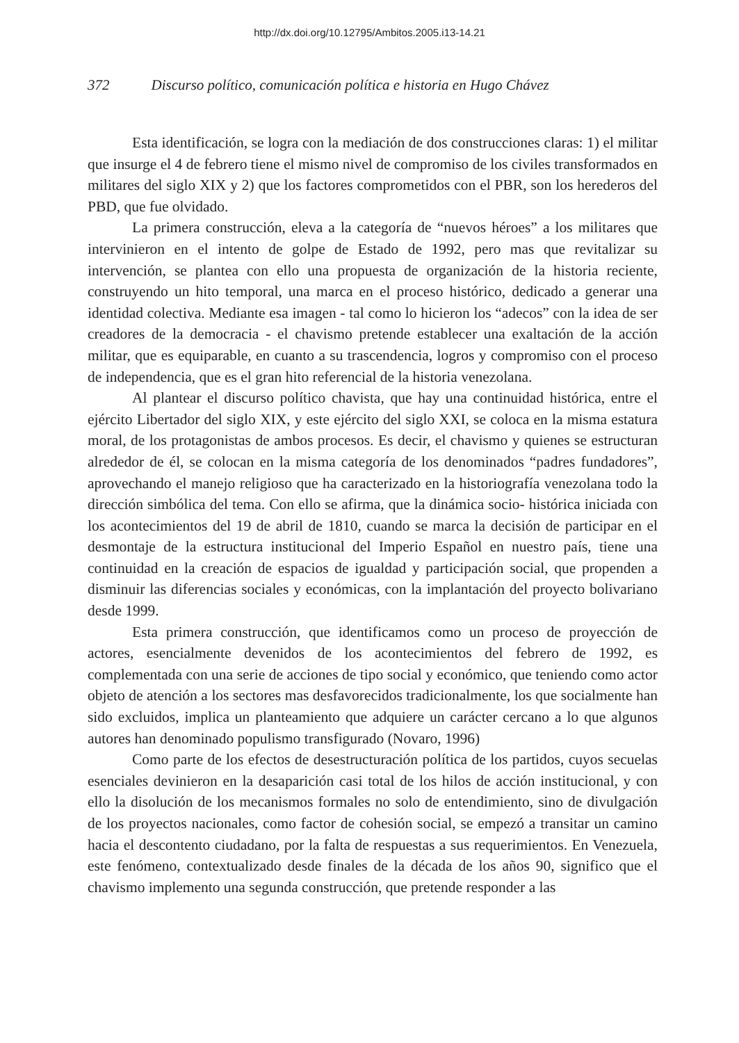http://dx.doi.org/10.12795/Ambitos.2005.i13-14.21
372 Discurso político, comunicación política e historia en Hugo Chávez
Esta identificación, se logra con la mediación de dos construcciones claras: 1) el militar que insurge el 4 de febrero tiene el mismo nivel de compromiso de los civiles transformados en militares del siglo XIX y 2) que los factores comprometidos con el PBR, son los herederos del PBD, que fue olvidado.
La primera construcción, eleva a la categoría de “nuevos héroes” a los militares que intervinieron en el intento de golpe de Estado de 1992, pero mas que revitalizar su intervención, se plantea con ello una propuesta de organización de la historia reciente, construyendo un hito temporal, una marca en el proceso histórico, dedicado a generar una identidad colectiva. Mediante esa imagen - tal como lo hicieron los “adecos” con la idea de ser creadores de la democracia - el chavismo pretende establecer una exaltación de la acción militar, que es equiparable, en cuanto a su trascendencia, logros y compromiso con el proceso de independencia, que es el gran hito referencial de la historia venezolana.
Al plantear el discurso político chavista, que hay una continuidad histórica, entre el ejército Libertador del siglo XIX, y este ejército del siglo XXI, se coloca en la misma estatura moral, de los protagonistas de ambos procesos. Es decir, el chavismo y quienes se estructuran alrededor de él, se colocan en la misma categoría de los denominados “padres fundadores”, aprovechando el manejo religioso que ha caracterizado en la historiografía venezolana todo la dirección simbólica del tema. Con ello se afirma, que la dinámica socio- histórica iniciada con los acontecimientos del 19 de abril de 1810, cuando se marca la decisión de participar en el desmontaje de la estructura institucional del Imperio Español en nuestro país, tiene una continuidad en la creación de espacios de igualdad y participación social, que propenden a disminuir las diferencias sociales y económicas, con la implantación del proyecto bolivariano desde 1999.
Esta primera construcción, que identificamos como un proceso de proyección de actores, esencialmente devenidos de los acontecimientos del febrero de 1992, es complementada con una serie de acciones de tipo social y económico, que teniendo como actor objeto de atención a los sectores mas desfavorecidos tradicionalmente, los que socialmente han sido excluidos, implica un planteamiento que adquiere un carácter cercano a lo que algunos autores han denominado populismo transfigurado (Novaro, 1996)
Como parte de los efectos de desestructuración política de los partidos, cuyos secuelas esenciales devinieron en la desaparición casi total de los hilos de acción institucional, y con ello la disolución de los mecanismos formales no solo de entendimiento, sino de divulgación de los proyectos nacionales, como factor de cohesión social, se empezó a transitar un camino hacia el descontento ciudadano, por la falta de respuestas a sus requerimientos. En Venezuela, este fenómeno, contextualizado desde finales de la década de los años 90, significo que el chavismo implemento una segunda construcción, que pretende responder a las